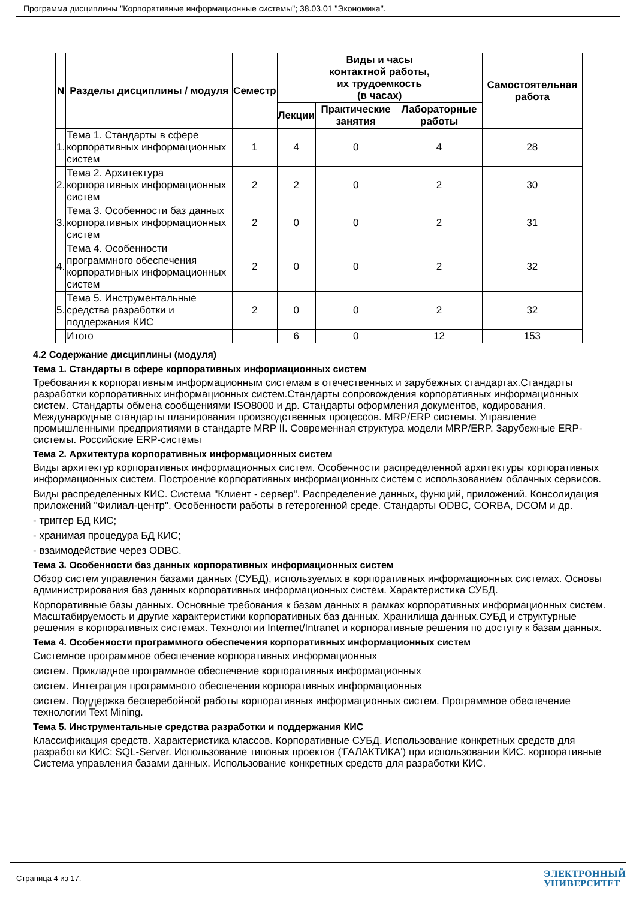Программа дисциплины "Корпоративные информационные системы"; 38.03.01 "Экономика".
| N | Разделы дисциплины / модуля | Семестр | Виды и часы контактной работы, их трудоемкость (в часах) | | | Самостоятельная работа |
| --- | --- | --- | --- | --- | --- | --- |
| | | | Лекции | Практические занятия | Лабораторные работы | |
| 1. | Тема 1. Стандарты в сфере корпоративных информационных систем | 1 | 4 | 0 | 4 | 28 |
| 2. | Тема 2. Архитектура корпоративных информационных систем | 2 | 2 | 0 | 2 | 30 |
| 3. | Тема 3. Особенности баз данных корпоративных информационных систем | 2 | 0 | 0 | 2 | 31 |
| 4. | Тема 4. Особенности программного обеспечения корпоративных информационных систем | 2 | 0 | 0 | 2 | 32 |
| 5. | Тема 5. Инструментальные средства разработки и поддержания КИС | 2 | 0 | 0 | 2 | 32 |
| | Итого | | 6 | 0 | 12 | 153 |
4.2 Содержание дисциплины (модуля)
Тема 1. Стандарты в сфере корпоративных информационных систем
Требования к корпоративным информационным системам в отечественных и зарубежных стандартах.Стандарты разработки корпоративных информационных систем.Стандарты сопровождения корпоративных информационных систем. Стандарты обмена сообщениями ISO8000 и др. Стандарты оформления документов, кодирования. Международные стандарты планирования производственных процессов. MRP/ERP системы. Управление промышленными предприятиями в стандарте MRP II. Современная структура модели MRP/ERP. Зарубежные ERP-системы. Российские ERP-системы
Тема 2. Архитектура корпоративных информационных систем
Виды архитектур корпоративных информационных систем. Особенности распределенной архитектуры корпоративных информационных систем. Построение корпоративных информационных систем с использованием облачных сервисов.
Виды распределенных КИС. Система "Клиент - сервер". Распределение данных, функций, приложений. Консолидация приложений "Филиал-центр". Особенности работы в гетерогенной среде. Стандарты ODBC, CORBA, DCOM и др.
- триггер БД КИС;
- хранимая процедура БД КИС;
- взаимодействие через ODBC.
Тема 3. Особенности баз данных корпоративных информационных систем
Обзор систем управления базами данных (СУБД), используемых в корпоративных информационных системах. Основы администрирования баз данных корпоративных информационных систем. Характеристика СУБД.
Корпоративные базы данных. Основные требования к базам данных в рамках корпоративных информационных систем. Масштабируемость и другие характеристики корпоративных баз данных. Хранилища данных.СУБД и структурные решения в корпоративных системах. Технологии Internet/Intranet и корпоративные решения по доступу к базам данных.
Тема 4. Особенности программного обеспечения корпоративных информационных систем
Системное программное обеспечение корпоративных информационных
систем. Прикладное программное обеспечение корпоративных информационных
систем. Интеграция программного обеспечения корпоративных информационных
систем. Поддержка бесперебойной работы корпоративных информационных систем. Программное обеспечение технологии Text Mining.
Тема 5. Инструментальные средства разработки и поддержания КИС
Классификация средств. Характеристика классов. Корпоративные СУБД. Использование конкретных средств для разработки КИС: SQL-Server. Использование типовых проектов ('ГАЛАКТИКА') при использовании КИС. корпоративные Система управления базами данных. Использование конкретных средств для разработки КИС.
Страница 4 из 17.
ЭЛЕКТРОННЫЙ
УНИВЕРСИТЕТ